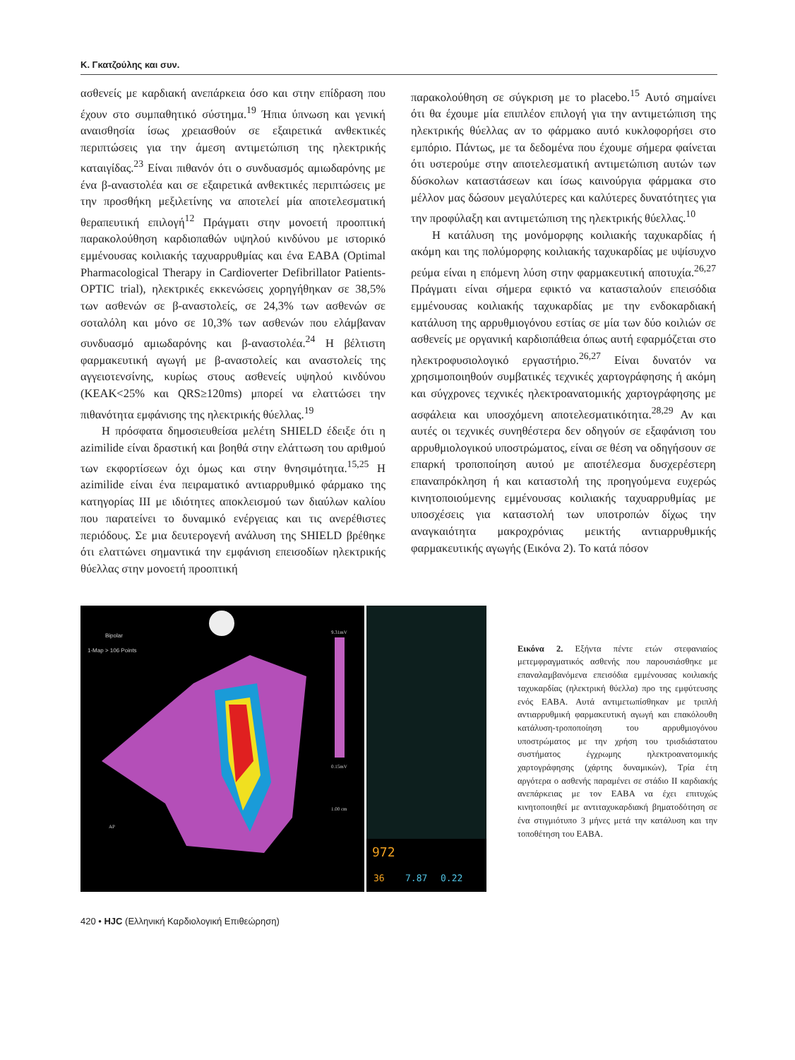Κ. Γκατζούλης και συν.
ασθενείς με καρδιακή ανεπάρκεια όσο και στην επίδραση που έχουν στο συμπαθητικό σύστημα.<sup>19</sup> Ήπια ύπνωση και γενική αναισθησία ίσως χρειασθούν σε εξαιρετικά ανθεκτικές περιπτώσεις για την άμεση αντιμετώπιση της ηλεκτρικής καταιγίδας.<sup>23</sup> Είναι πιθανόν ότι ο συνδυασμός αμιωδαρόνης με ένα β-αναστολέα και σε εξαιρετικά ανθεκτικές περιπτώσεις με την προσθήκη μεξιλετίνης να αποτελεί μία αποτελεσματική θεραπευτική επιλογή<sup>12</sup> Πράγματι στην μονοετή προοπτική παρακολούθηση καρδιοπαθών υψηλού κινδύνου με ιστορικό εμμένουσας κοιλιακής ταχυαρρυθμίας και ένα ΕΑΒΑ (Optimal Pharmacological Therapy in Cardioverter Defibrillator Patients-OPTIC trial), ηλεκτρικές εκκενώσεις χορηγήθηκαν σε 38,5% των ασθενών σε β-αναστολείς, σε 24,3% των ασθενών σε σοταλόλη και μόνο σε 10,3% των ασθενών που ελάμβαναν συνδυασμό αμιωδαρόνης και β-αναστολέα.<sup>24</sup> Η βέλτιστη φαρμακευτική αγωγή με β-αναστολείς και αναστολείς της αγγειοτενσίνης, κυρίως στους ασθενείς υψηλού κινδύνου (ΚΕΑΚ<25% και QRS≥120ms) μπορεί να ελαττώσει την πιθανότητα εμφάνισης της ηλεκτρικής θύελλας.<sup>19</sup>
Η πρόσφατα δημοσιευθείσα μελέτη SHIELD έδειξε ότι η azimilide είναι δραστική και βοηθά στην ελάττωση του αριθμού των εκφορτίσεων όχι όμως και στην θνησιμότητα.<sup>15,25</sup> Η azimilide είναι ένα πειραματικό αντιαρρυθμικό φάρμακο της κατηγορίας III με ιδιότητες αποκλεισμού των διαύλων καλίου που παρατείνει το δυναμικό ενέργειας και τις ανερέθιστες περιόδους. Σε μια δευτερογενή ανάλυση της SHIELD βρέθηκε ότι ελαττώνει σημαντικά την εμφάνιση επεισοδίων ηλεκτρικής θύελλας στην μονοετή προοπτική
παρακολούθηση σε σύγκριση με το placebo.<sup>15</sup> Αυτό σημαίνει ότι θα έχουμε μία επιπλέον επιλογή για την αντιμετώπιση της ηλεκτρικής θύελλας αν το φάρμακο αυτό κυκλοφορήσει στο εμπόριο. Πάντως, με τα δεδομένα που έχουμε σήμερα φαίνεται ότι υστερούμε στην αποτελεσματική αντιμετώπιση αυτών των δύσκολων καταστάσεων και ίσως καινούργια φάρμακα στο μέλλον μας δώσουν μεγαλύτερες και καλύτερες δυνατότητες για την προφύλαξη και αντιμετώπιση της ηλεκτρικής θύελλας.<sup>10</sup>
Η κατάλυση της μονόμορφης κοιλιακής ταχυκαρδίας ή ακόμη και της πολύμορφης κοιλιακής ταχυκαρδίας με υψίσυχνο ρεύμα είναι η επόμενη λύση στην φαρμακευτική αποτυχία.<sup>26,27</sup> Πράγματι είναι σήμερα εφικτό να κατασταλούν επεισόδια εμμένουσας κοιλιακής ταχυκαρδίας με την ενδοκαρδιακή κατάλυση της αρρυθμιογόνου εστίας σε μία των δύο κοιλιών σε ασθενείς με οργανική καρδιοπάθεια όπως αυτή εφαρμόζεται στο ηλεκτροφυσιολογικό εργαστήριο.<sup>26,27</sup> Είναι δυνατόν να χρησιμοποιηθούν συμβατικές τεχνικές χαρτογράφησης ή ακόμη και σύγχρονες τεχνικές ηλεκτροανατομικής χαρτογράφησης με ασφάλεια και υποσχόμενη αποτελεσματικότητα.<sup>28,29</sup> Αν και αυτές οι τεχνικές συνηθέστερα δεν οδηγούν σε εξαφάνιση του αρρυθμιολογικού υποστρώματος, είναι σε θέση να οδηγήσουν σε επαρκή τροποποίηση αυτού με αποτέλεσμα δυσχερέστερη επαναπρόκληση ή και καταστολή της προηγούμενα ευχερώς κινητοποιούμενης εμμένουσας κοιλιακής ταχυαρρυθμίας με υποσχέσεις για καταστολή των υποτροπών δίχως την αναγκαιότητα μακροχρόνιας μεικτής αντιαρρυθμικής φαρμακευτικής αγωγής (Εικόνα 2). Το κατά πόσον
Bipolar
1-Map > 106 Points
9.31mV
0.15mV
AP
1.00 cm
972
36
7.87
0.22
Εικόνα 2. Εξήντα πέντε ετών στεφανιαίος μετεμφραγματικός ασθενής που παρουσιάσθηκε με επαναλαμβανόμενα επεισόδια εμμένουσας κοιλιακής ταχυκαρδίας (ηλεκτρική θύελλα) προ της εμφύτευσης ενός ΕΑΒΑ. Αυτά αντιμετωπίσθηκαν με τριπλή αντιαρρυθμική φαρμακευτική αγωγή και επακόλουθη κατάλυση-τροποποίηση του αρρυθμιογόνου υποστρώματος με την χρήση του τρισδιάστατου συστήματος έγχρωμης ηλεκτροανατομικής χαρτογράφησης (χάρτης δυναμικών), Τρία έτη αργότερα ο ασθενής παραμένει σε στάδιο ΙΙ καρδιακής ανεπάρκειας με τον ΕΑΒΑ να έχει επιτυχώς κινητοποιηθεί με αντιταχυκαρδιακή βηματοδότηση σε ένα στιγμιότυπο 3 μήνες μετά την κατάλυση και την τοποθέτηση του ΕΑΒΑ.
420 • HJC (Ελληνική Καρδιολογική Επιθεώρηση)